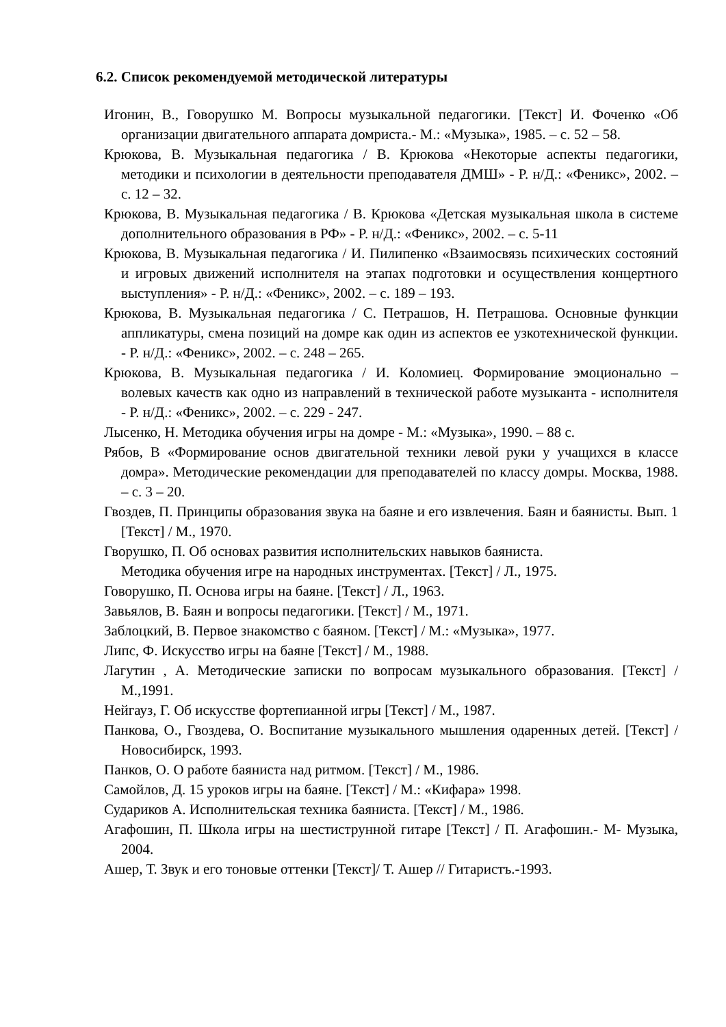6.2. Список рекомендуемой методической литературы
Игонин, В., Говорушко М. Вопросы музыкальной педагогики. [Текст] И. Фоченко «Об организации двигательного аппарата домриста.- М.: «Музыка», 1985. – с. 52 – 58.
Крюкова, В. Музыкальная педагогика / В. Крюкова «Некоторые аспекты педагогики, методики и психологии в деятельности преподавателя ДМШ» - Р. н/Д.: «Феникс», 2002. – с. 12 – 32.
Крюкова, В. Музыкальная педагогика / В. Крюкова «Детская музыкальная школа в системе дополнительного образования в РФ» - Р. н/Д.: «Феникс», 2002. – с. 5-11
Крюкова, В. Музыкальная педагогика / И. Пилипенко «Взаимосвязь психических состояний и игровых движений исполнителя на этапах подготовки и осуществления концертного выступления» - Р. н/Д.: «Феникс», 2002. – с. 189 – 193.
Крюкова, В. Музыкальная педагогика / С. Петрашов, Н. Петрашова. Основные функции аппликатуры, смена позиций на домре как один из аспектов ее узкотехнической функции. - Р. н/Д.: «Феникс», 2002. – с. 248 – 265.
Крюкова, В. Музыкальная педагогика / И. Коломиец. Формирование эмоционально – волевых качеств как одно из направлений в технической работе музыканта - исполнителя - Р. н/Д.: «Феникс», 2002. – с. 229 - 247.
Лысенко, Н. Методика обучения игры на домре - М.: «Музыка», 1990. – 88 с.
Рябов, В «Формирование основ двигательной техники левой руки у учащихся в классе домра». Методические рекомендации для преподавателей по классу домры. Москва, 1988. – с. 3 – 20.
Гвоздев, П. Принципы образования звука на баяне и его извлечения. Баян и баянисты. Вып. 1 [Текст] / М., 1970.
Гворушко, П. Об основах развития исполнительских навыков баяниста.
Методика обучения игре на народных инструментах. [Текст] / Л., 1975.
Говорушко, П. Основа игры на баяне. [Текст] / Л., 1963.
Завьялов, В. Баян и вопросы педагогики. [Текст] / М., 1971.
Заблоцкий, В. Первое знакомство с баяном. [Текст] / М.: «Музыка», 1977.
Липс, Ф. Искусство игры на баяне [Текст] / М., 1988.
Лагутин , А. Методические записки по вопросам музыкального образования. [Текст] / М.,1991.
Нейгауз, Г. Об искусстве фортепианной игры [Текст] / М., 1987.
Панкова, О., Гвоздева, О. Воспитание музыкального мышления одаренных детей. [Текст] / Новосибирск, 1993.
Панков, О. О работе баяниста над ритмом. [Текст] / М., 1986.
Самойлов, Д. 15 уроков игры на баяне. [Текст] / М.: «Кифара» 1998.
Судариков А. Исполнительская техника баяниста. [Текст] / М., 1986.
Агафошин, П. Школа игры на шестиструнной гитаре [Текст] / П. Агафошин.- М- Музыка, 2004.
Ашер, Т. Звук и его тоновые оттенки [Текст]/ Т. Ашер // Гитаристъ.-1993.